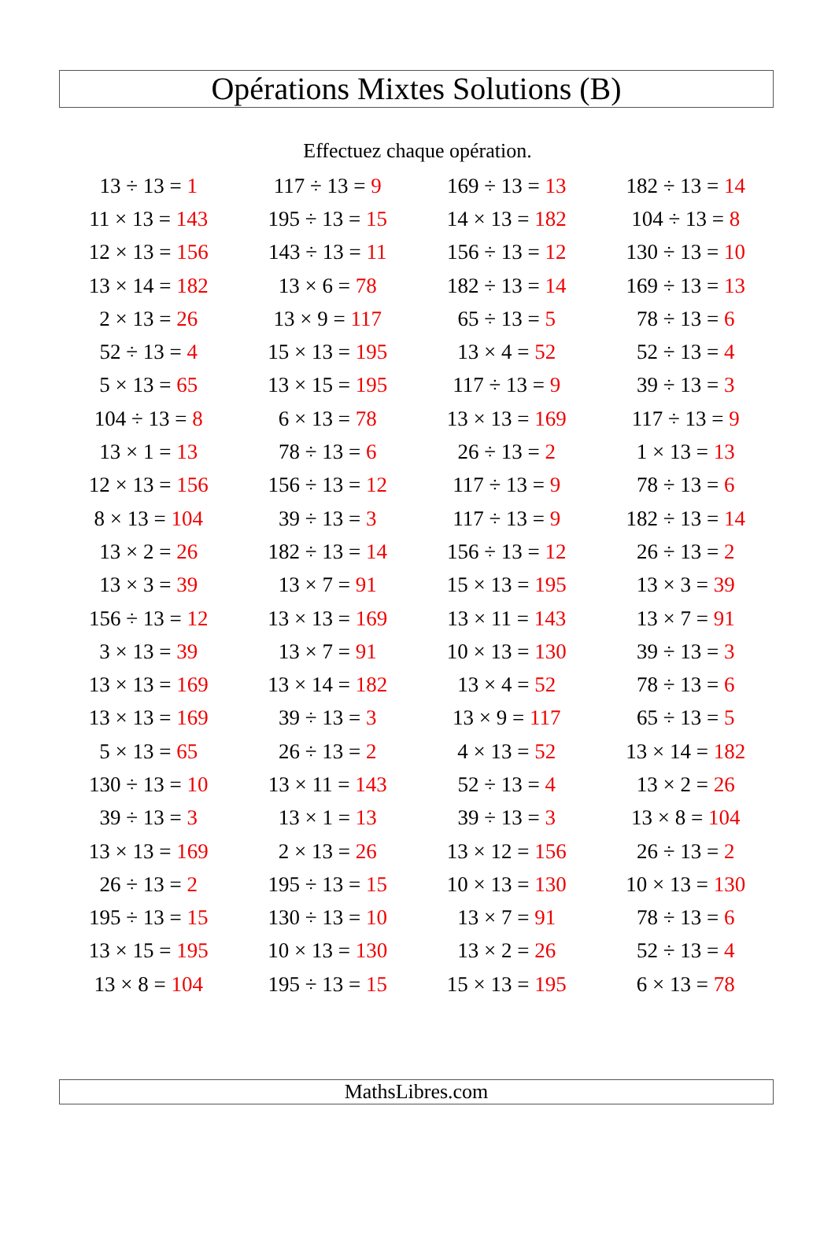Opérations Mixtes Solutions (B)
Effectuez chaque opération.
| 13 ÷ 13 = 1 | 117 ÷ 13 = 9 | 169 ÷ 13 = 13 | 182 ÷ 13 = 14 |
| 11 × 13 = 143 | 195 ÷ 13 = 15 | 14 × 13 = 182 | 104 ÷ 13 = 8 |
| 12 × 13 = 156 | 143 ÷ 13 = 11 | 156 ÷ 13 = 12 | 130 ÷ 13 = 10 |
| 13 × 14 = 182 | 13 × 6 = 78 | 182 ÷ 13 = 14 | 169 ÷ 13 = 13 |
| 2 × 13 = 26 | 13 × 9 = 117 | 65 ÷ 13 = 5 | 78 ÷ 13 = 6 |
| 52 ÷ 13 = 4 | 15 × 13 = 195 | 13 × 4 = 52 | 52 ÷ 13 = 4 |
| 5 × 13 = 65 | 13 × 15 = 195 | 117 ÷ 13 = 9 | 39 ÷ 13 = 3 |
| 104 ÷ 13 = 8 | 6 × 13 = 78 | 13 × 13 = 169 | 117 ÷ 13 = 9 |
| 13 × 1 = 13 | 78 ÷ 13 = 6 | 26 ÷ 13 = 2 | 1 × 13 = 13 |
| 12 × 13 = 156 | 156 ÷ 13 = 12 | 117 ÷ 13 = 9 | 78 ÷ 13 = 6 |
| 8 × 13 = 104 | 39 ÷ 13 = 3 | 117 ÷ 13 = 9 | 182 ÷ 13 = 14 |
| 13 × 2 = 26 | 182 ÷ 13 = 14 | 156 ÷ 13 = 12 | 26 ÷ 13 = 2 |
| 13 × 3 = 39 | 13 × 7 = 91 | 15 × 13 = 195 | 13 × 3 = 39 |
| 156 ÷ 13 = 12 | 13 × 13 = 169 | 13 × 11 = 143 | 13 × 7 = 91 |
| 3 × 13 = 39 | 13 × 7 = 91 | 10 × 13 = 130 | 39 ÷ 13 = 3 |
| 13 × 13 = 169 | 13 × 14 = 182 | 13 × 4 = 52 | 78 ÷ 13 = 6 |
| 13 × 13 = 169 | 39 ÷ 13 = 3 | 13 × 9 = 117 | 65 ÷ 13 = 5 |
| 5 × 13 = 65 | 26 ÷ 13 = 2 | 4 × 13 = 52 | 13 × 14 = 182 |
| 130 ÷ 13 = 10 | 13 × 11 = 143 | 52 ÷ 13 = 4 | 13 × 2 = 26 |
| 39 ÷ 13 = 3 | 13 × 1 = 13 | 39 ÷ 13 = 3 | 13 × 8 = 104 |
| 13 × 13 = 169 | 2 × 13 = 26 | 13 × 12 = 156 | 26 ÷ 13 = 2 |
| 26 ÷ 13 = 2 | 195 ÷ 13 = 15 | 10 × 13 = 130 | 10 × 13 = 130 |
| 195 ÷ 13 = 15 | 130 ÷ 13 = 10 | 13 × 7 = 91 | 78 ÷ 13 = 6 |
| 13 × 15 = 195 | 10 × 13 = 130 | 13 × 2 = 26 | 52 ÷ 13 = 4 |
| 13 × 8 = 104 | 195 ÷ 13 = 15 | 15 × 13 = 195 | 6 × 13 = 78 |
MathsLibres.com